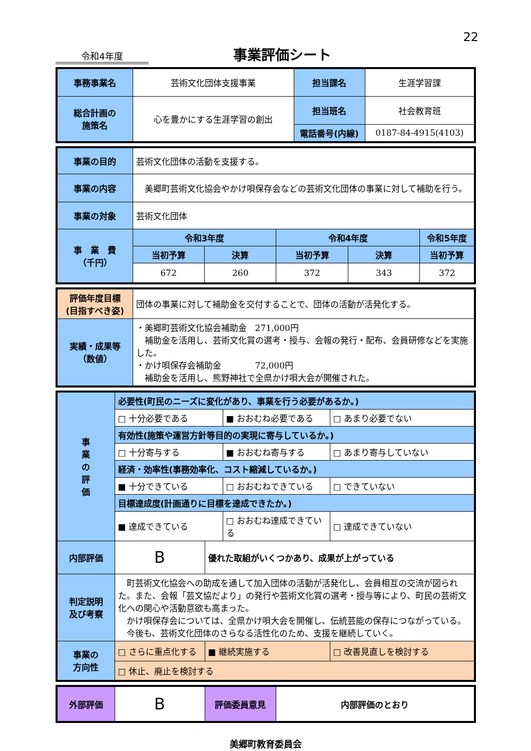22
令和4年度
事業評価シート
| 事務事業名 | 芸術文化団体支援事業 | 担当課名 | 生涯学習課 |
| 総合計画の 施策名 | 心を豊かにする生涯学習の創出 | 担当班名 | 社会教育班 |
| | | 電話番号(内線) | 0187-84-4915(4103) |
| 事業の目的 | 芸術文化団体の活動を支援する。 | | | | |
| 事業の内容 | 美郷町芸術文化協会やかけ唄保存会などの芸術文化団体の事業に対して補助を行う。 | | | | |
| 事業の対象 | 芸術文化団体 | | | | |
| 事 業 費 （千円） | 令和3年度 | | 令和4年度 | | 令和5年度 |
| | 当初予算 | 決算 | 当初予算 | 決算 | 当初予算 |
| | 672 | 260 | 372 | 343 | 372 |
| 評価年度目標 (目指すべき姿) | 団体の事業に対して補助金を交付することで、団体の活動が活発化する。 |
| 実績・成果等 （数値） | ・美郷町芸術文化協会補助金 271,000円 補助金を活用し、芸術文化賞の選考・授与、会報の発行・配布、会員研修などを実施した。 ・かけ唄保存会補助金 72,000円 補助金を活用し、熊野神社で全県かけ唄大会が開催された。 |
| 事 業 の 評 価 | 必要性(町民のニーズに変化があり、事業を行う必要があるか。) | | | |
| | □ 十分必要である | | ■ おおむね必要である | □ あまり必要でない |
| | 有効性(施策や運営方針等目的の実現に寄与しているか。) | | | |
| | □ 十分寄与する | | ■ おおむね寄与する | □ あまり寄与していない |
| | 経済・効率性(事務効率化、コスト縮減しているか。) | | | |
| | ■ 十分できている | | □ おおむねできている | □ できていない |
| | 目標達成度(計画通りに目標を達成できたか。) | | | |
| | ■ 達成できている | | □ おおむね達成できている | □ 達成できていない |
| 内部評価 | B | 優れた取組がいくつかあり、成果が上がっている | | |
| 判定説明 及び考察 | 町芸術文化協会への助成を通して加入団体の活動が活発化し、会員相互の交流が図られた。また、会報「芸文協だより」の発行や芸術文化賞の選考・授与等により、町民の芸術文化への関心や活動意欲も高まった。 かけ唄保存会については、全県かけ唄大会を開催し、伝統芸能の保存につながっている。 今後も、芸術文化団体のさらなる活性化のため、支援を継続していく。 | | | |
| 事業の 方向性 | □ さらに重点化する | ■ 継続実施する | | □ 改善見直しを検討する |
| | □ 休止、廃止を検討する | | | |
| 外部評価 | B | 評価委員意見 | 内部評価のとおり |
美郷町教育委員会